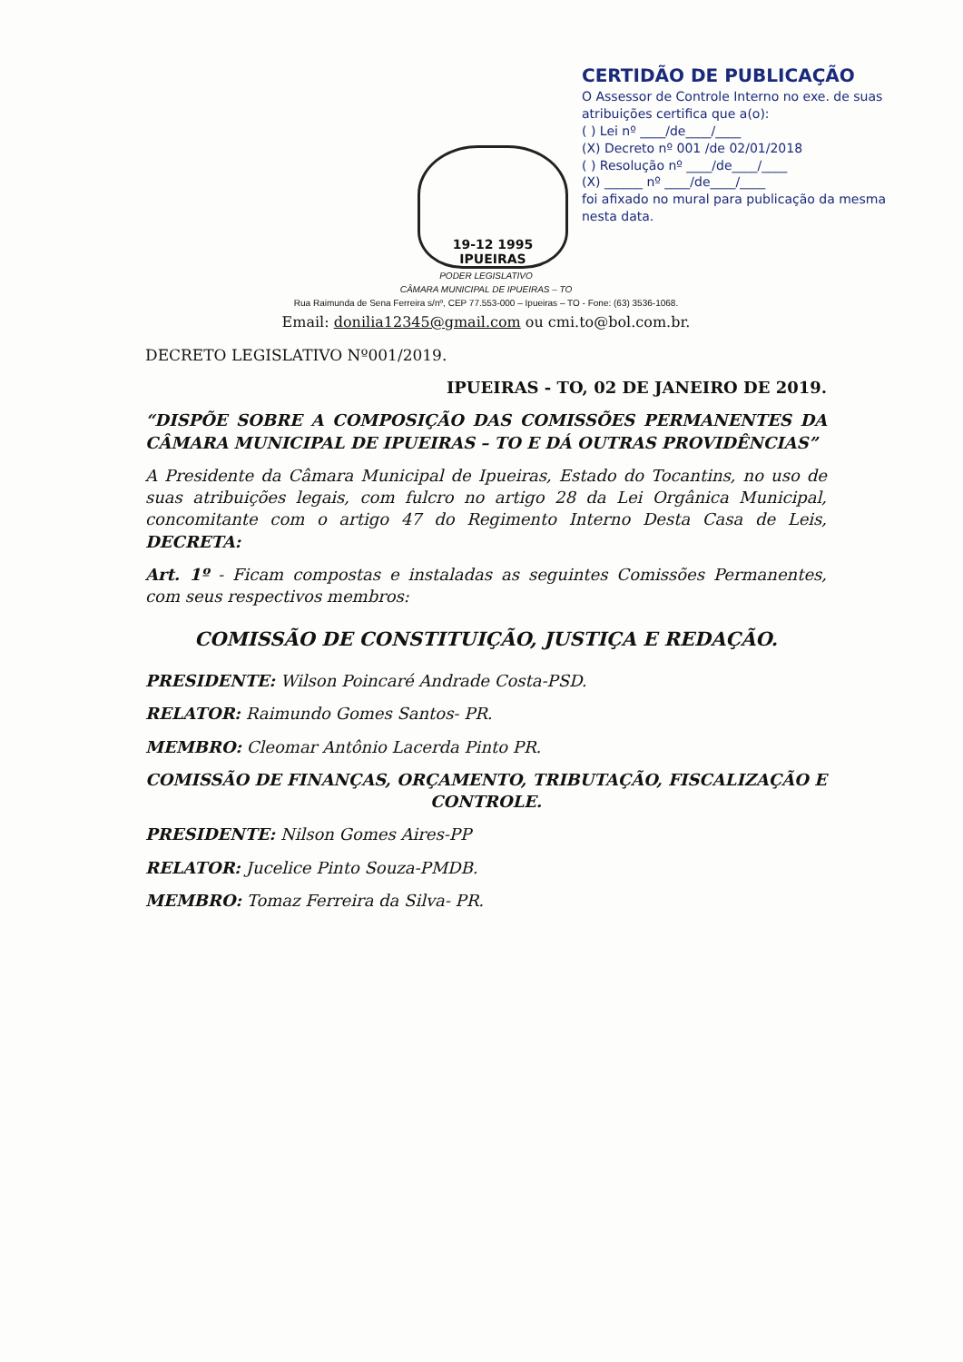19-12 1995
IPUEIRAS
CERTIDÃO DE PUBLICAÇÃO
O Assessor de Controle Interno no exe. de suas atribuições certifica que a(o):
( ) Lei nº ____/de____/____
(X) Decreto nº 001 /de 02/01/2018
( ) Resolução nº ____/de____/____
(X) ______ nº ____/de____/____
foi afixado no mural para publicação da mesma nesta data.
PODER LEGISLATIVO
CÂMARA MUNICIPAL DE IPUEIRAS – TO
Rua Raimunda de Sena Ferreira s/nº, CEP 77.553-000 – Ipueiras – TO - Fone: (63) 3536-1068.
Email: donilia12345@gmail.com ou cmi.to@bol.com.br.
DECRETO LEGISLATIVO Nº001/2019.
IPUEIRAS - TO, 02 DE JANEIRO DE 2019.
“DISPÕE SOBRE A COMPOSIÇÃO DAS COMISSÕES PERMANENTES DA CÂMARA MUNICIPAL DE IPUEIRAS – TO E DÁ OUTRAS PROVIDÊNCIAS”
A Presidente da Câmara Municipal de Ipueiras, Estado do Tocantins, no uso de suas atribuições legais, com fulcro no artigo 28 da Lei Orgânica Municipal, concomitante com o artigo 47 do Regimento Interno Desta Casa de Leis, DECRETA:
Art. 1º - Ficam compostas e instaladas as seguintes Comissões Permanentes, com seus respectivos membros:
COMISSÃO DE CONSTITUIÇÃO, JUSTIÇA E REDAÇÃO.
PRESIDENTE: Wilson Poincaré Andrade Costa-PSD.
RELATOR: Raimundo Gomes Santos- PR.
MEMBRO: Cleomar Antônio Lacerda Pinto PR.
COMISSÃO DE FINANÇAS, ORÇAMENTO, TRIBUTAÇÃO, FISCALIZAÇÃO E CONTROLE.
PRESIDENTE: Nilson Gomes Aires-PP
RELATOR: Jucelice Pinto Souza-PMDB.
MEMBRO: Tomaz Ferreira da Silva- PR.